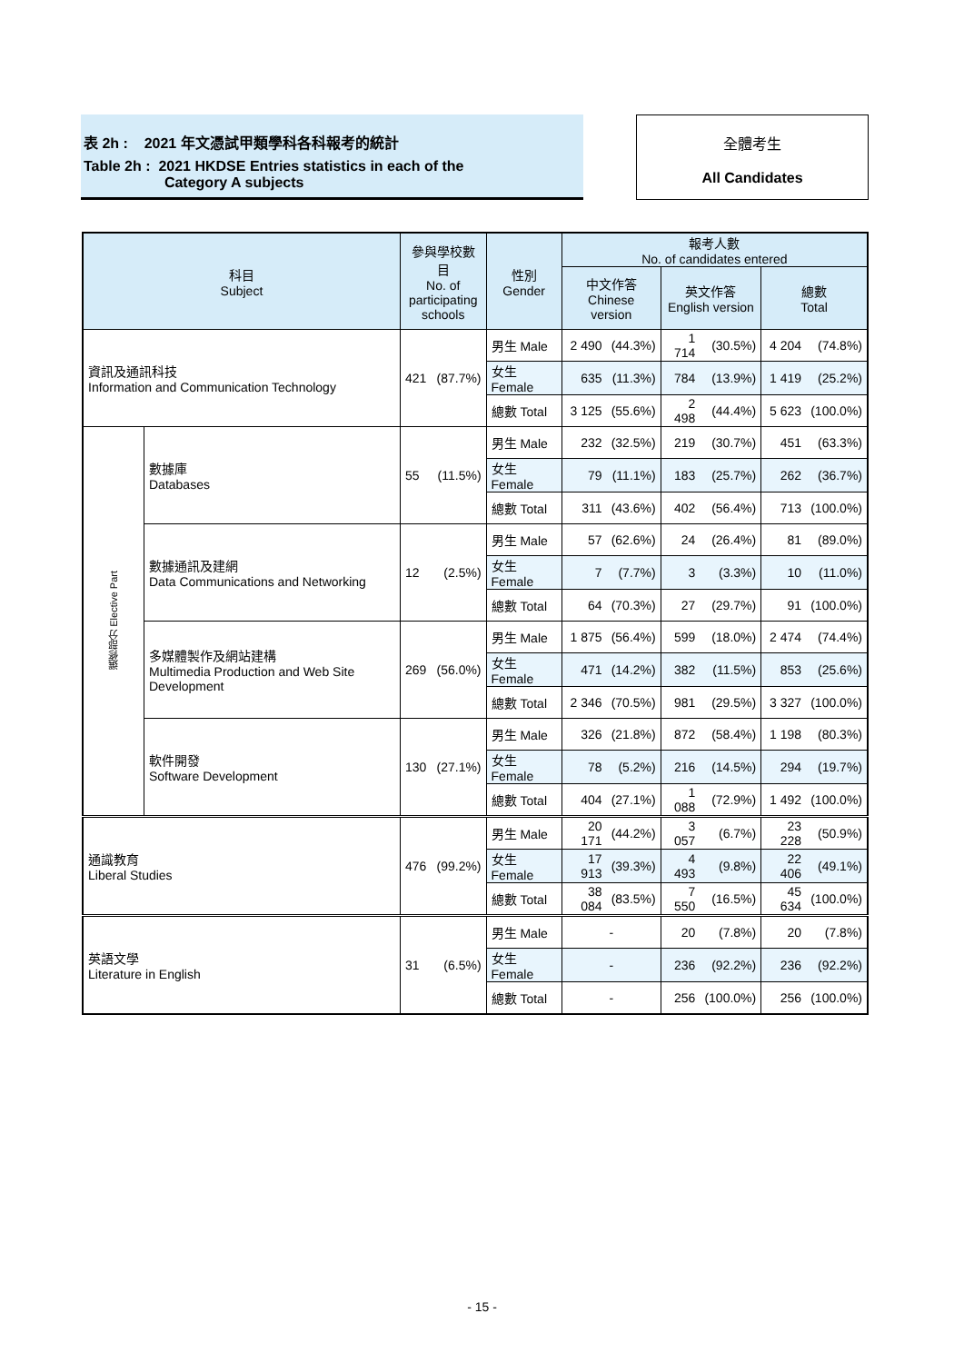表 2h : 2021 年文憑試甲類學科各科報考的統計
Table 2h : 2021 HKDSE Entries statistics in each of the
Category A subjects
全體考生
All Candidates
| 科目 Subject | | 參與學校數目 No. of participating schools | | 性別 Gender | 報考人數 No. of candidates entered | | | | | |
| --- | --- | --- | --- | --- | --- | --- | --- | --- | --- | --- |
| | | | | | 中文作答 Chinese version | | 英文作答 English version | | 總數 Total | |
| 資訊及通訊科技 Information and Communication Technology | | 421 | (87.7%) | 男生 Male | 2 490 | (44.3%) | 1 714 | (30.5%) | 4 204 | (74.8%) |
| | | | | 女生 Female | 635 | (11.3%) | 784 | (13.9%) | 1 419 | (25.2%) |
| | | | | 總數 Total | 3 125 | (55.6%) | 2 498 | (44.4%) | 5 623 | (100.0%) |
| 選修部分 Elective Part | 數據庫 Databases | 55 | (11.5%) | 男生 Male | 232 | (32.5%) | 219 | (30.7%) | 451 | (63.3%) |
| | | | | 女生 Female | 79 | (11.1%) | 183 | (25.7%) | 262 | (36.7%) |
| | | | | 總數 Total | 311 | (43.6%) | 402 | (56.4%) | 713 | (100.0%) |
| | 數據通訊及建網 Data Communications and Networking | 12 | (2.5%) | 男生 Male | 57 | (62.6%) | 24 | (26.4%) | 81 | (89.0%) |
| | | | | 女生 Female | 7 | (7.7%) | 3 | (3.3%) | 10 | (11.0%) |
| | | | | 總數 Total | 64 | (70.3%) | 27 | (29.7%) | 91 | (100.0%) |
| | 多媒體製作及網站建構 Multimedia Production and Web Site Development | 269 | (56.0%) | 男生 Male | 1 875 | (56.4%) | 599 | (18.0%) | 2 474 | (74.4%) |
| | | | | 女生 Female | 471 | (14.2%) | 382 | (11.5%) | 853 | (25.6%) |
| | | | | 總數 Total | 2 346 | (70.5%) | 981 | (29.5%) | 3 327 | (100.0%) |
| | 軟件開發 Software Development | 130 | (27.1%) | 男生 Male | 326 | (21.8%) | 872 | (58.4%) | 1 198 | (80.3%) |
| | | | | 女生 Female | 78 | (5.2%) | 216 | (14.5%) | 294 | (19.7%) |
| | | | | 總數 Total | 404 | (27.1%) | 1 088 | (72.9%) | 1 492 | (100.0%) |
| 通識教育 Liberal Studies | | 476 | (99.2%) | 男生 Male | 20 171 | (44.2%) | 3 057 | (6.7%) | 23 228 | (50.9%) |
| | | | | 女生 Female | 17 913 | (39.3%) | 4 493 | (9.8%) | 22 406 | (49.1%) |
| | | | | 總數 Total | 38 084 | (83.5%) | 7 550 | (16.5%) | 45 634 | (100.0%) |
| 英語文學 Literature in English | | 31 | (6.5%) | 男生 Male | - | | 20 | (7.8%) | 20 | (7.8%) |
| | | | | 女生 Female | - | | 236 | (92.2%) | 236 | (92.2%) |
| | | | | 總數 Total | - | | 256 | (100.0%) | 256 | (100.0%) |
- 15 -